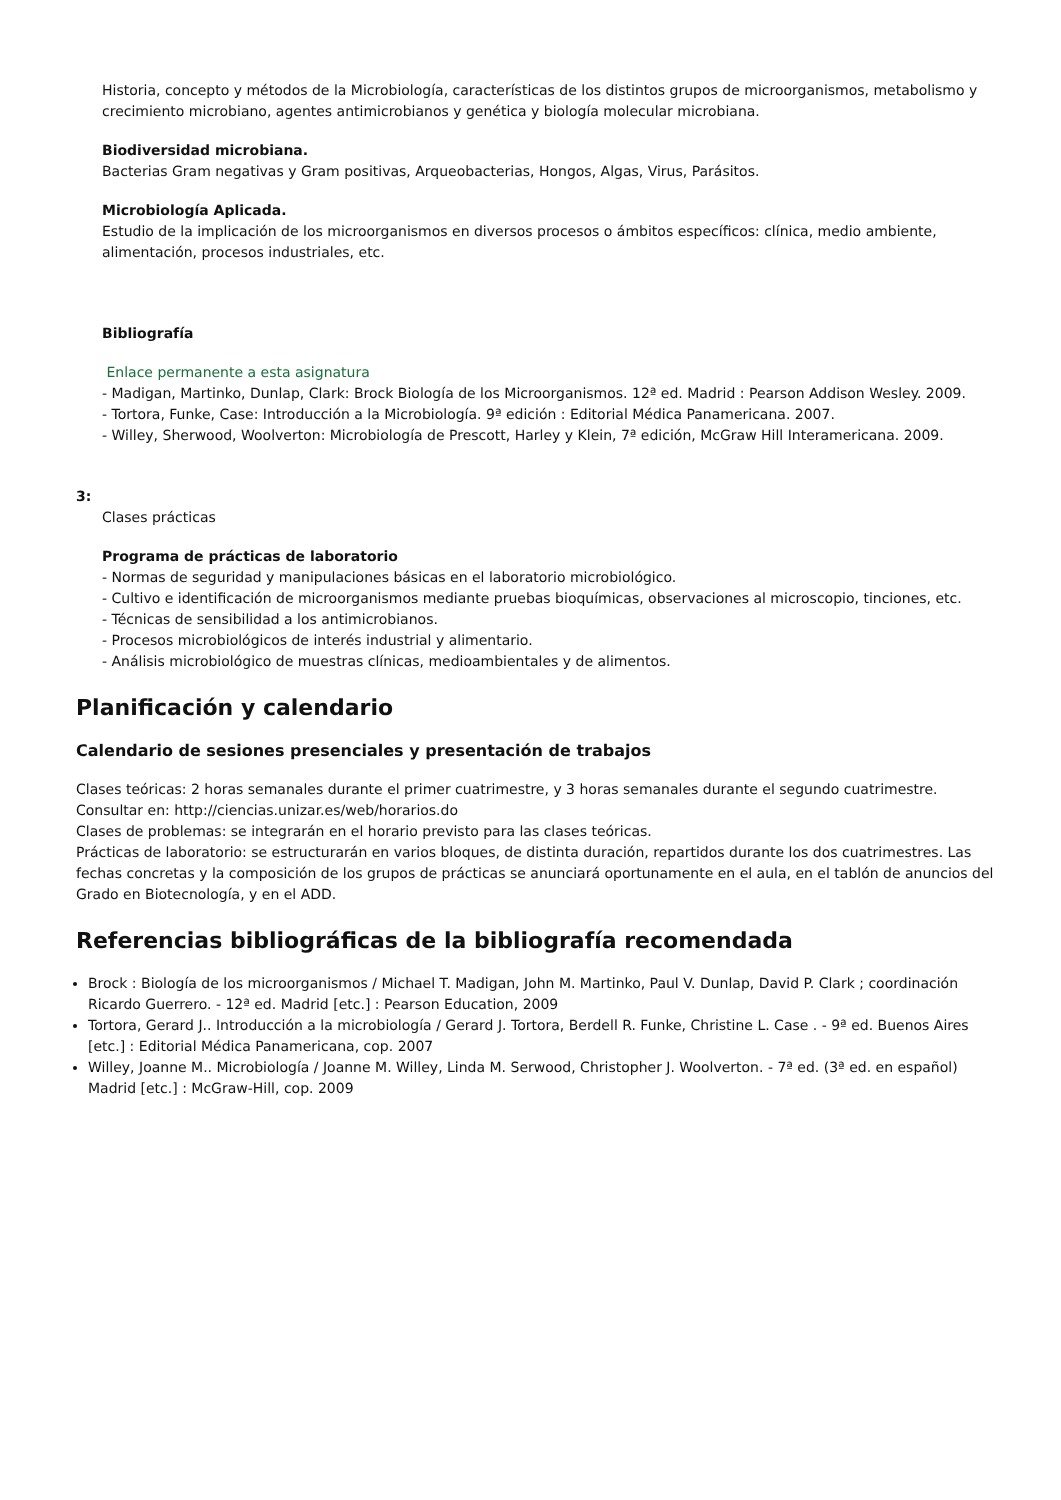Historia, concepto y métodos de la Microbiología, características de los distintos grupos de microorganismos, metabolismo y crecimiento microbiano, agentes antimicrobianos y genética y biología molecular microbiana.
Biodiversidad microbiana.
Bacterias Gram negativas y Gram positivas, Arqueobacterias, Hongos, Algas, Virus, Parásitos.
Microbiología Aplicada.
Estudio de la implicación de los microorganismos en diversos procesos o ámbitos específicos: clínica, medio ambiente, alimentación, procesos industriales, etc.
Bibliografía
Enlace permanente a esta asignatura
- Madigan, Martinko, Dunlap, Clark: Brock Biología de los Microorganismos. 12ª ed. Madrid : Pearson Addison Wesley. 2009.
- Tortora, Funke, Case: Introducción a la Microbiología. 9ª edición : Editorial Médica Panamericana. 2007.
- Willey, Sherwood, Woolverton: Microbiología de Prescott, Harley y Klein, 7ª edición, McGraw Hill Interamericana. 2009.
3:
Clases prácticas
Programa de prácticas de laboratorio
- Normas de seguridad y manipulaciones básicas en el laboratorio microbiológico.
- Cultivo e identificación de microorganismos mediante pruebas bioquímicas, observaciones al microscopio, tinciones, etc.
- Técnicas de sensibilidad a los antimicrobianos.
- Procesos microbiológicos de interés industrial y alimentario.
- Análisis microbiológico de muestras clínicas, medioambientales y de alimentos.
Planificación y calendario
Calendario de sesiones presenciales y presentación de trabajos
Clases teóricas: 2 horas semanales durante el primer cuatrimestre, y 3 horas semanales durante el segundo cuatrimestre. Consultar en: http://ciencias.unizar.es/web/horarios.do
Clases de problemas: se integrarán en el horario previsto para las clases teóricas.
Prácticas de laboratorio: se estructurarán en varios bloques, de distinta duración, repartidos durante los dos cuatrimestres. Las fechas concretas y la composición de los grupos de prácticas se anunciará oportunamente en el aula, en el tablón de anuncios del Grado en Biotecnología, y en el ADD.
Referencias bibliográficas de la bibliografía recomendada
Brock : Biología de los microorganismos / Michael T. Madigan, John M. Martinko, Paul V. Dunlap, David P. Clark ; coordinación Ricardo Guerrero. - 12ª ed. Madrid [etc.] : Pearson Education, 2009
Tortora, Gerard J.. Introducción a la microbiología / Gerard J. Tortora, Berdell R. Funke, Christine L. Case . - 9ª ed. Buenos Aires [etc.] : Editorial Médica Panamericana, cop. 2007
Willey, Joanne M.. Microbiología / Joanne M. Willey, Linda M. Serwood, Christopher J. Woolverton. - 7ª ed. (3ª ed. en español) Madrid [etc.] : McGraw-Hill, cop. 2009